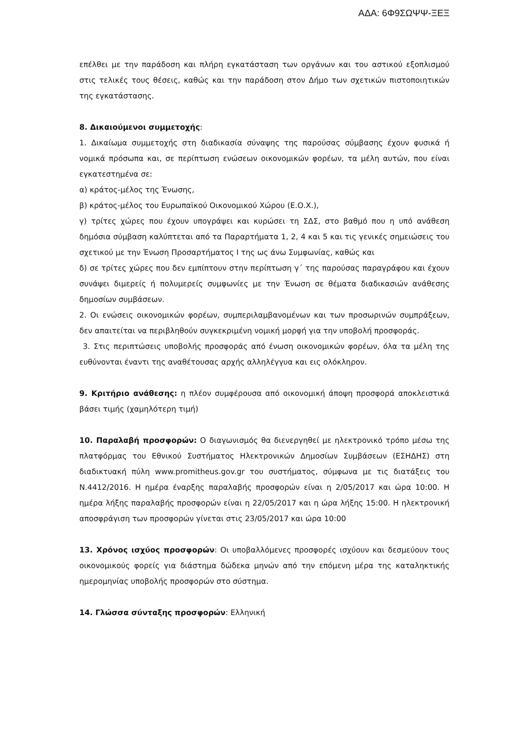ΑΔΑ: 6Φ9ΣΩΨΨ-ΞΕΞ
επέλθει με την παράδοση και πλήρη εγκατάσταση των οργάνων και του αστικού εξοπλισμού στις τελικές τους θέσεις, καθώς και την παράδοση στον Δήμο των σχετικών πιστοποιητικών της εγκατάστασης.
8. Δικαιούμενοι συμμετοχής:
1. Δικαίωμα συμμετοχής στη διαδικασία σύναψης της παρούσας σύμβασης έχουν φυσικά ή νομικά πρόσωπα και, σε περίπτωση ενώσεων οικονομικών φορέων, τα μέλη αυτών, που είναι εγκατεστημένα σε:
α) κράτος-μέλος της Ένωσης,
β) κράτος-μέλος του Ευρωπαϊκού Οικονομικού Χώρου (Ε.Ο.Χ.),
γ) τρίτες χώρες που έχουν υπογράψει και κυρώσει τη ΣΔΣ, στο βαθμό που η υπό ανάθεση δημόσια σύμβαση καλύπτεται από τα Παραρτήματα 1, 2, 4 και 5 και τις γενικές σημειώσεις του σχετικού με την Ένωση Προσαρτήματος I της ως άνω Συμφωνίας, καθώς και
δ) σε τρίτες χώρες που δεν εμπίπτουν στην περίπτωση γ΄ της παρούσας παραγράφου και έχουν συνάψει διμερείς ή πολυμερείς συμφωνίες με την Ένωση σε θέματα διαδικασιών ανάθεσης δημοσίων συμβάσεων.
2. Οι ενώσεις οικονομικών φορέων, συμπεριλαμβανομένων και των προσωρινών συμπράξεων, δεν απαιτείται να περιβληθούν συγκεκριμένη νομική μορφή για την υποβολή προσφοράς.
3. Στις περιπτώσεις υποβολής προσφοράς από ένωση οικονομικών φορέων, όλα τα μέλη της ευθύνονται έναντι της αναθέτουσας αρχής αλληλέγγυα και εις ολόκληρον.
9. Κριτήριο ανάθεσης: η πλέον συμφέρουσα από οικονομική άποψη προσφορά αποκλειστικά βάσει τιμής (χαμηλότερη τιμή)
10. Παραλαβή προσφορών: Ο διαγωνισμός θα διενεργηθεί με ηλεκτρονικό τρόπο μέσω της πλατφόρμας του Εθνικού Συστήματος Ηλεκτρονικών Δημοσίων Συμβάσεων (ΕΣΗΔΗΣ) στη διαδικτυακή πύλη www.promitheus.gov.gr του συστήματος, σύμφωνα με τις διατάξεις του Ν.4412/2016. Η ημέρα έναρξης παραλαβής προσφορών είναι η 2/05/2017 και ώρα 10:00. Η ημέρα λήξης παραλαβής προσφορών είναι η 22/05/2017 και η ώρα λήξης 15:00. Η ηλεκτρονική αποσφράγιση των προσφορών γίνεται στις 23/05/2017 και ώρα 10:00
13. Χρόνος ισχύος προσφορών: Οι υποβαλλόμενες προσφορές ισχύουν και δεσμεύουν τους οικονομικούς φορείς για διάστημα δώδεκα μηνών από την επόμενη μέρα της καταληκτικής ημερομηνίας υποβολής προσφορών στο σύστημα.
14. Γλώσσα σύνταξης προσφορών: Ελληνική